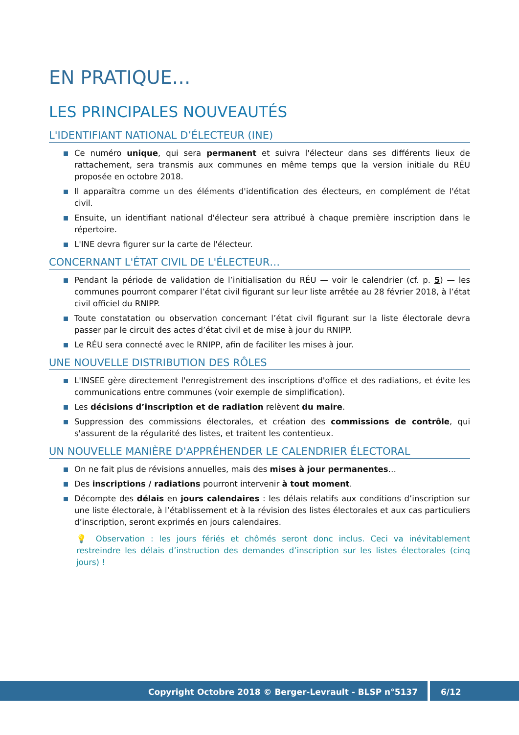EN PRATIQUE…
LES PRINCIPALES NOUVEAUTÉS
L'IDENTIFIANT NATIONAL D’ÉLECTEUR (INE)
Ce numéro unique, qui sera permanent et suivra l'électeur dans ses différents lieux de rattachement, sera transmis aux communes en même temps que la version initiale du RÉU proposée en octobre 2018.
Il apparaîtra comme un des éléments d'identification des électeurs, en complément de l'état civil.
Ensuite, un identifiant national d'électeur sera attribué à chaque première inscription dans le répertoire.
L'INE devra figurer sur la carte de l'électeur.
CONCERNANT L'ÉTAT CIVIL DE L'ÉLECTEUR…
Pendant la période de validation de l’initialisation du RÉU — voir le calendrier (cf. p. 5) — les communes pourront comparer l’état civil figurant sur leur liste arrêtée au 28 février 2018, à l’état civil officiel du RNIPP.
Toute constatation ou observation concernant l’état civil figurant sur la liste électorale devra passer par le circuit des actes d’état civil et de mise à jour du RNIPP.
Le RÉU sera connecté avec le RNIPP, afin de faciliter les mises à jour.
UNE NOUVELLE DISTRIBUTION DES RÔLES
L'INSEE gère directement l'enregistrement des inscriptions d'office et des radiations, et évite les communications entre communes (voir exemple de simplification).
Les décisions d’inscription et de radiation relèvent du maire.
Suppression des commissions électorales, et création des commissions de contrôle, qui s'assurent de la régularité des listes, et traitent les contentieux.
UN NOUVELLE MANIÈRE D'APPRÉHENDER LE CALENDRIER ÉLECTORAL
On ne fait plus de révisions annuelles, mais des mises à jour permanentes…
Des inscriptions / radiations pourront intervenir à tout moment.
Décompte des délais en jours calendaires : les délais relatifs aux conditions d’inscription sur une liste électorale, à l’établissement et à la révision des listes électorales et aux cas particuliers d’inscription, seront exprimés en jours calendaires.
💡 Observation : les jours fériés et chômés seront donc inclus. Ceci va inévitablement restreindre les délais d’instruction des demandes d’inscription sur les listes électorales (cinq jours) !
Copyright Octobre 2018 © Berger-Levrault - BLSP n°5137
6/12